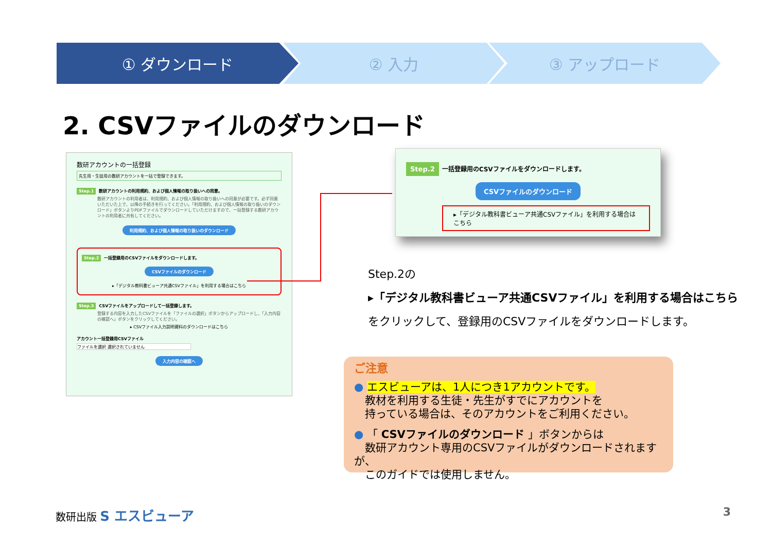① ダウンロード ② 入力 ③ アップロード
2. CSVファイルのダウンロード
数研アカウントの一括登録
先生用・生徒用の数研アカウントを一括で登録できます。
Step.1 数研アカウントの利用規約、および個人情報の取り扱いへの同意。
数研アカウントの利用者は、利用規約、および個人情報の取り扱いへの同意が必要です。必ず同意いただいた上で、以降の手続きを行ってください。「利用規約、および個人情報の取り扱いのダウンロード」ボタンよりPDFファイルでダウンロードしていただけますので、一括登録する数研アカウントの利用者に共有してください。
利用規約、および個人情報の取り扱いのダウンロード
Step.2 一括登録用のCSVファイルをダウンロードします。
CSVファイルのダウンロード
▸「デジタル教科書ビューア共通CSVファイル」を利用する場合はこちら
Step.3 CSVファイルをアップロードして一括登録します。
登録する内容を入力したCSVファイルを「ファイルの選択」ボタンからアップロードし、「入力内容の確認へ」ボタンをクリックしてください。
▸ CSVファイル入力説明資料のダウンロードはこちら
アカウント一括登録用CSVファイル
ファイルを選択 選択されていません
入力内容の確認へ
Step.2 一括登録用のCSVファイルをダウンロードします。
CSVファイルのダウンロード
▸「デジタル教科書ビューア共通CSVファイル」を利用する場合はこちら
Step.2の
▸「デジタル教科書ビューア共通CSVファイル」を利用する場合はこちら
をクリックして、登録用のCSVファイルをダウンロードします。
ご注意
● エスビューアは、1人につき1アカウントです。
　教材を利用する生徒・先生がすでにアカウントを
　持っている場合は、そのアカウントをご利用ください。
● 「 CSVファイルのダウンロード 」ボタンからは
　数研アカウント専用のCSVファイルがダウンロードされますが、
　このガイドでは使用しません。
数研出版 S エスビューア 3